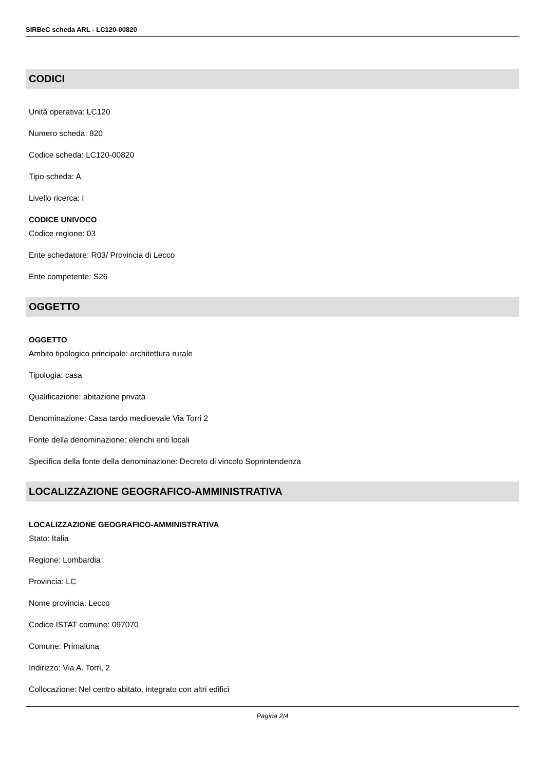SIRBeC scheda ARL - LC120-00820
CODICI
Unità operativa: LC120
Numero scheda: 820
Codice scheda: LC120-00820
Tipo scheda: A
Livello ricerca: I
CODICE UNIVOCO
Codice regione: 03
Ente schedatore: R03/ Provincia di Lecco
Ente competente: S26
OGGETTO
OGGETTO
Ambito tipologico principale: architettura rurale
Tipologia: casa
Qualificazione: abitazione privata
Denominazione: Casa tardo medioevale Via Torri 2
Fonte della denominazione: elenchi enti locali
Specifica della fonte della denominazione: Decreto di vincolo Soprintendenza
LOCALIZZAZIONE GEOGRAFICO-AMMINISTRATIVA
LOCALIZZAZIONE GEOGRAFICO-AMMINISTRATIVA
Stato: Italia
Regione: Lombardia
Provincia: LC
Nome provincia: Lecco
Codice ISTAT comune: 097070
Comune: Primaluna
Indirizzo: Via A. Torri, 2
Collocazione: Nel centro abitato, integrato con altri edifici
Pagina 2/4